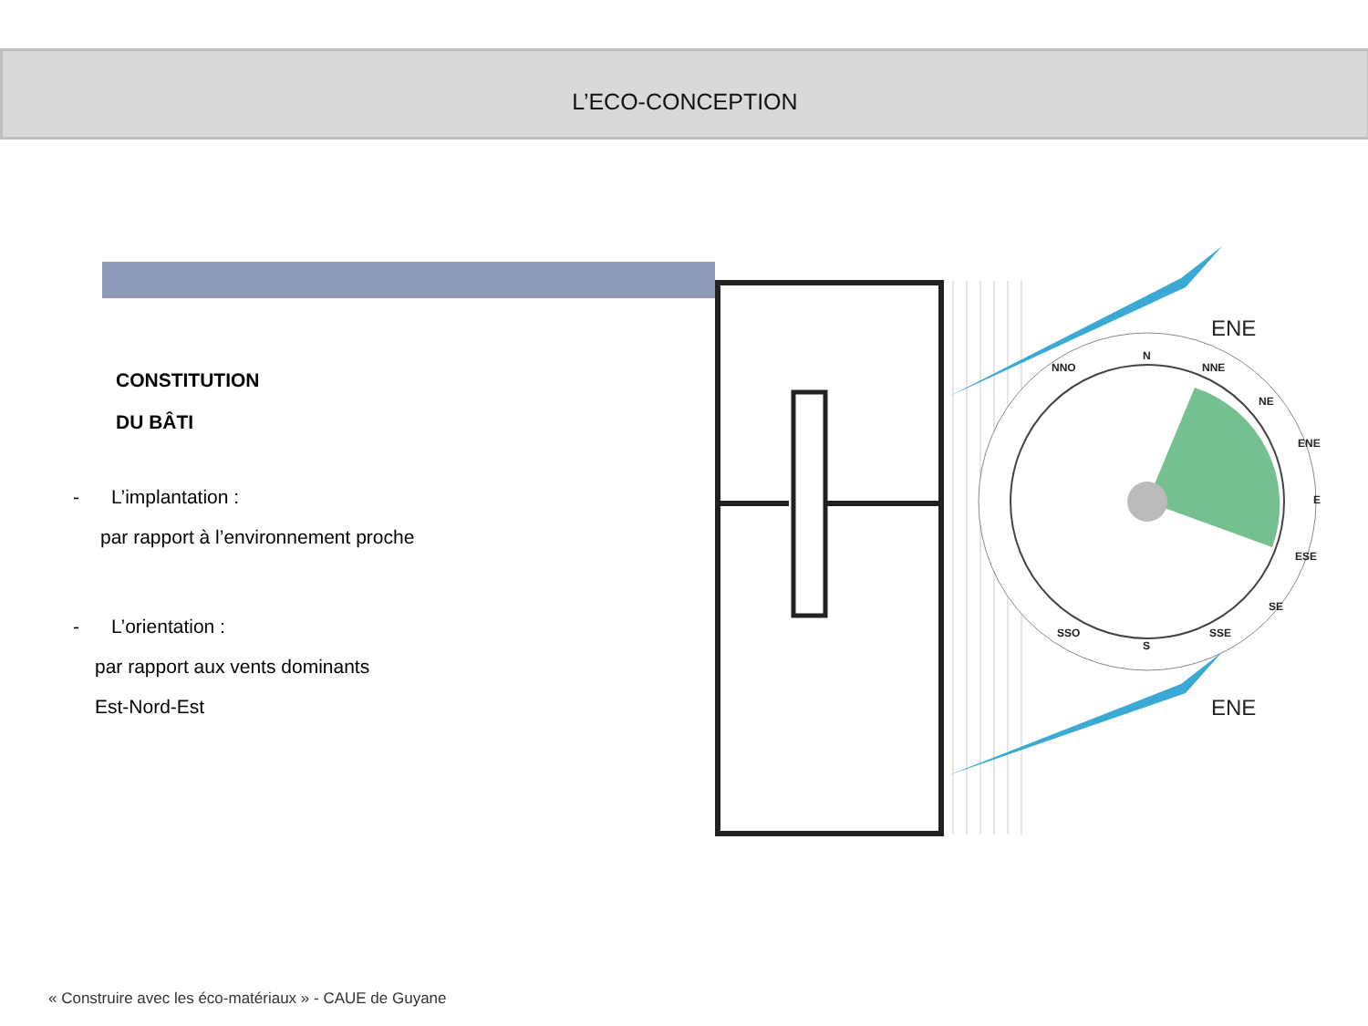L’ECO-CONCEPTION
CONSTITUTION
DU BÂTI
- L’implantation :
par rapport à l’environnement proche
- L’orientation :
par rapport aux vents dominants
Est-Nord-Est
ENE
ENE
N
S
NNO
NNE
NE
ENE
E
ESE
SE
SSE
SSO
« Construire avec les éco-matériaux » - CAUE de Guyane